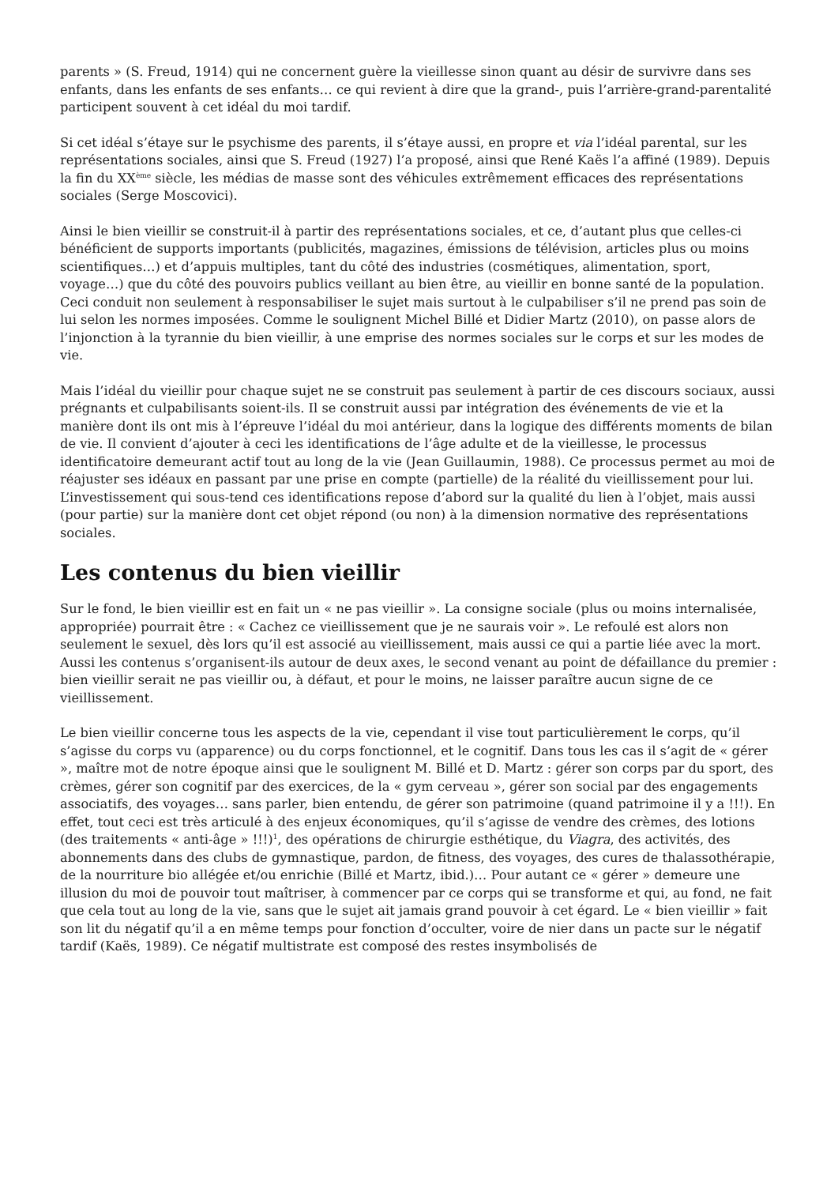parents » (S. Freud, 1914) qui ne concernent guère la vieillesse sinon quant au désir de survivre dans ses enfants, dans les enfants de ses enfants… ce qui revient à dire que la grand-, puis l’arrière-grand-parentalité participent souvent à cet idéal du moi tardif.
Si cet idéal s’étaye sur le psychisme des parents, il s’étaye aussi, en propre et via l’idéal parental, sur les représentations sociales, ainsi que S. Freud (1927) l’a proposé, ainsi que René Kaës l’a affiné (1989). Depuis la fin du XX<sup>ème</sup> siècle, les médias de masse sont des véhicules extrêmement efficaces des représentations sociales (Serge Moscovici).
Ainsi le bien vieillir se construit-il à partir des représentations sociales, et ce, d’autant plus que celles-ci bénéficient de supports importants (publicités, magazines, émissions de télévision, articles plus ou moins scientifiques…) et d’appuis multiples, tant du côté des industries (cosmétiques, alimentation, sport, voyage…) que du côté des pouvoirs publics veillant au bien être, au vieillir en bonne santé de la population. Ceci conduit non seulement à responsabiliser le sujet mais surtout à le culpabiliser s’il ne prend pas soin de lui selon les normes imposées. Comme le soulignent Michel Billé et Didier Martz (2010), on passe alors de l’injonction à la tyrannie du bien vieillir, à une emprise des normes sociales sur le corps et sur les modes de vie.
Mais l’idéal du vieillir pour chaque sujet ne se construit pas seulement à partir de ces discours sociaux, aussi prégnants et culpabilisants soient-ils. Il se construit aussi par intégration des événements de vie et la manière dont ils ont mis à l’épreuve l’idéal du moi antérieur, dans la logique des différents moments de bilan de vie. Il convient d’ajouter à ceci les identifications de l’âge adulte et de la vieillesse, le processus identificatoire demeurant actif tout au long de la vie (Jean Guillaumin, 1988). Ce processus permet au moi de réajuster ses idéaux en passant par une prise en compte (partielle) de la réalité du vieillissement pour lui. L’investissement qui sous-tend ces identifications repose d’abord sur la qualité du lien à l’objet, mais aussi (pour partie) sur la manière dont cet objet répond (ou non) à la dimension normative des représentations sociales.
Les contenus du bien vieillir
Sur le fond, le bien vieillir est en fait un « ne pas vieillir ». La consigne sociale (plus ou moins internalisée, appropriée) pourrait être : « Cachez ce vieillissement que je ne saurais voir ». Le refoulé est alors non seulement le sexuel, dès lors qu’il est associé au vieillissement, mais aussi ce qui a partie liée avec la mort. Aussi les contenus s’organisent-ils autour de deux axes, le second venant au point de défaillance du premier : bien vieillir serait ne pas vieillir ou, à défaut, et pour le moins, ne laisser paraître aucun signe de ce vieillissement.
Le bien vieillir concerne tous les aspects de la vie, cependant il vise tout particulièrement le corps, qu’il s’agisse du corps vu (apparence) ou du corps fonctionnel, et le cognitif. Dans tous les cas il s’agit de « gérer », maître mot de notre époque ainsi que le soulignent M. Billé et D. Martz : gérer son corps par du sport, des crèmes, gérer son cognitif par des exercices, de la « gym cerveau », gérer son social par des engagements associatifs, des voyages… sans parler, bien entendu, de gérer son patrimoine (quand patrimoine il y a !!!). En effet, tout ceci est très articulé à des enjeux économiques, qu’il s’agisse de vendre des crèmes, des lotions (des traitements « anti-âge » !!!)<sup>1</sup>, des opérations de chirurgie esthétique, du Viagra, des activités, des abonnements dans des clubs de gymnastique, pardon, de fitness, des voyages, des cures de thalassothérapie, de la nourriture bio allégée et/ou enrichie (Billé et Martz, ibid.)… Pour autant ce « gérer » demeure une illusion du moi de pouvoir tout maîtriser, à commencer par ce corps qui se transforme et qui, au fond, ne fait que cela tout au long de la vie, sans que le sujet ait jamais grand pouvoir à cet égard. Le « bien vieillir » fait son lit du négatif qu’il a en même temps pour fonction d’occulter, voire de nier dans un pacte sur le négatif tardif (Kaës, 1989). Ce négatif multistrate est composé des restes insymbolisés de